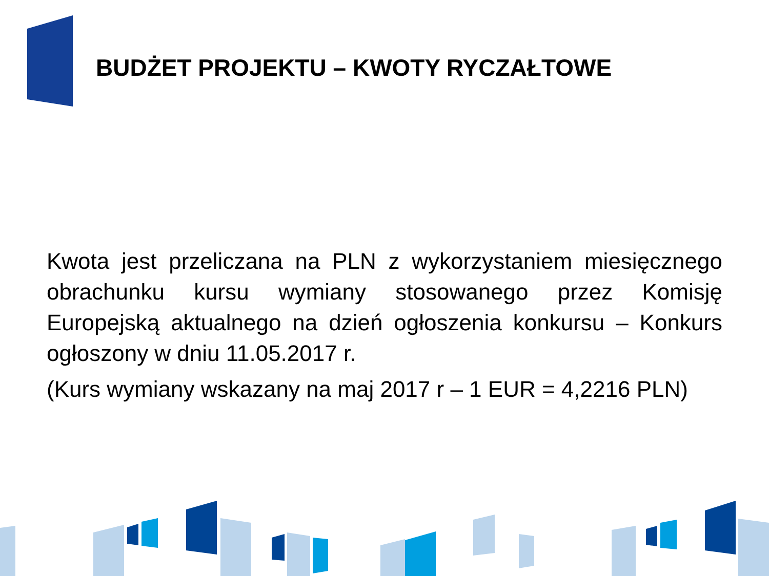BUDŻET PROJEKTU – KWOTY RYCZAŁTOWE
Kwota jest przeliczana na PLN z wykorzystaniem miesięcznego obrachunku kursu wymiany stosowanego przez Komisję Europejską aktualnego na dzień ogłoszenia konkursu – Konkurs ogłoszony w dniu 11.05.2017 r.
(Kurs wymiany wskazany na maj 2017 r – 1 EUR = 4,2216 PLN)